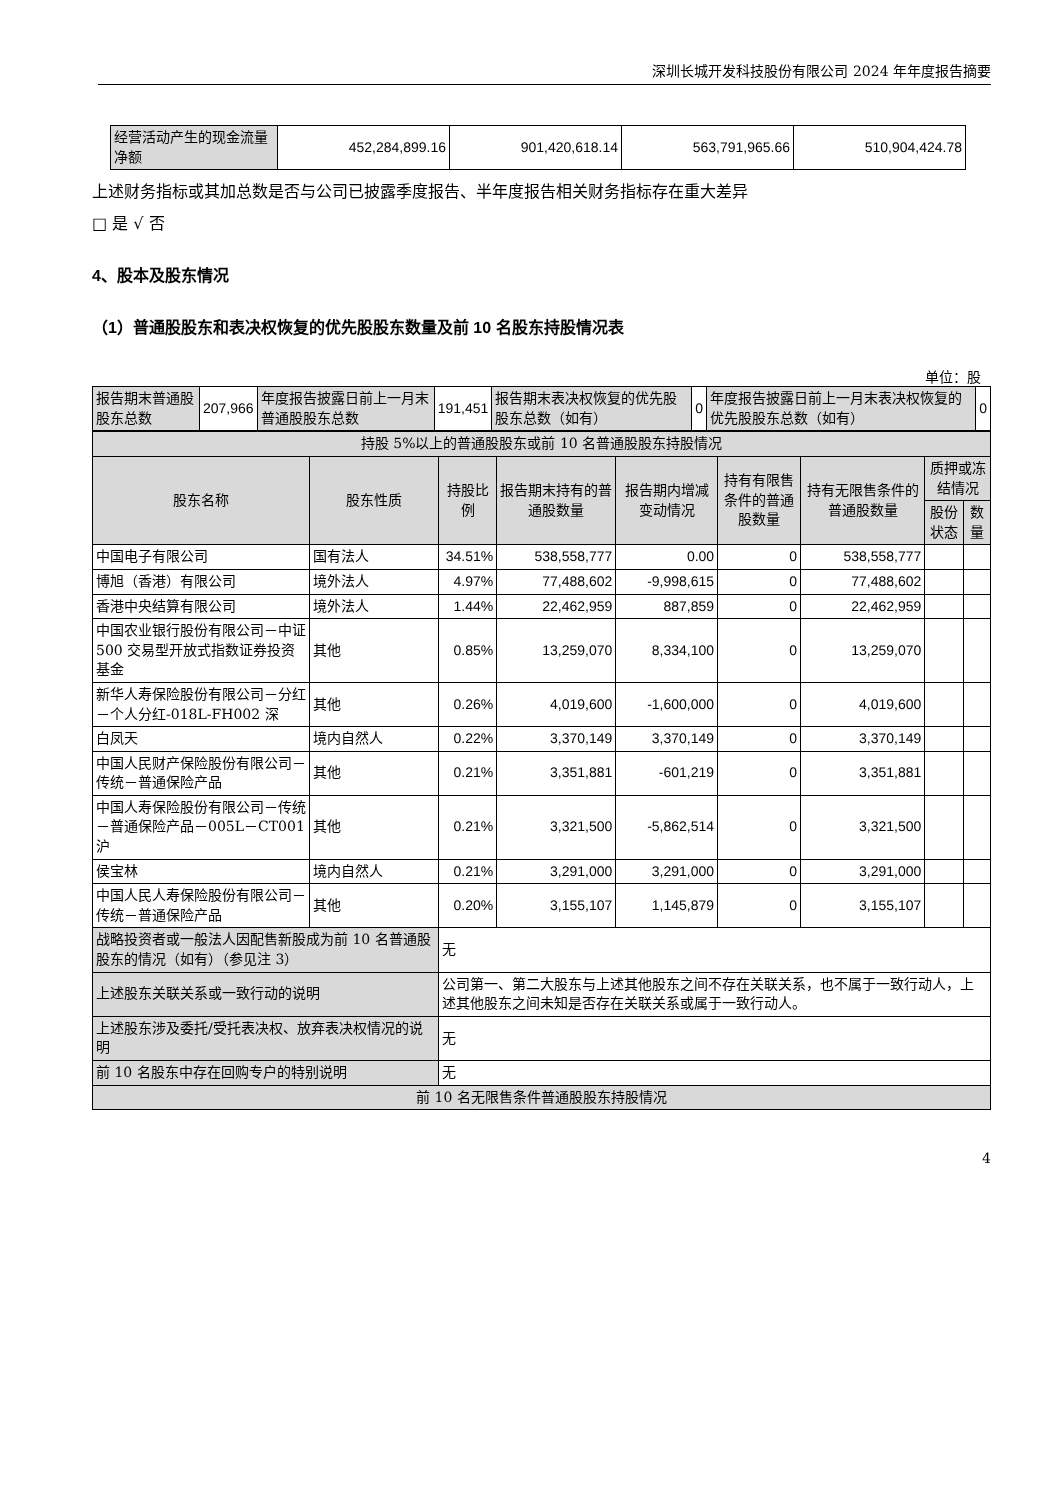深圳长城开发科技股份有限公司 2024 年年度报告摘要
| 经营活动产生的现金流量净额 | 452,284,899.16 | 901,420,618.14 | 563,791,965.66 | 510,904,424.78 |
上述财务指标或其加总数是否与公司已披露季度报告、半年度报告相关财务指标存在重大差异
□ 是 √ 否
4、股本及股东情况
（1）普通股股东和表决权恢复的优先股股东数量及前 10 名股东持股情况表
单位：股
| 报告期末普通股股东总数 | 207,966 | 年度报告披露日前上一月末普通股股东总数 | 191,451 | 报告期末表决权恢复的优先股股东总数（如有） | 0 | 年度报告披露日前上一月末表决权恢复的优先股股东总数（如有） | 0 |
| 持股 5%以上的普通股股东或前 10 名普通股股东持股情况 | | | | | | | | |
| 股东名称 | 股东性质 | 持股比例 | 报告期末持有的普通股数量 | 报告期内增减变动情况 | 持有有限售条件的普通股数量 | 持有无限售条件的普通股数量 | 质押或冻结情况 | |
| | | | | | | | 股份状态 | 数量 |
| 中国电子有限公司 | 国有法人 | 34.51% | 538,558,777 | 0.00 | 0 | 538,558,777 | | |
| 博旭（香港）有限公司 | 境外法人 | 4.97% | 77,488,602 | -9,998,615 | 0 | 77,488,602 | | |
| 香港中央结算有限公司 | 境外法人 | 1.44% | 22,462,959 | 887,859 | 0 | 22,462,959 | | |
| 中国农业银行股份有限公司－中证 500 交易型开放式指数证券投资基金 | 其他 | 0.85% | 13,259,070 | 8,334,100 | 0 | 13,259,070 | | |
| 新华人寿保险股份有限公司－分红－个人分红-018L-FH002 深 | 其他 | 0.26% | 4,019,600 | -1,600,000 | 0 | 4,019,600 | | |
| 白凤天 | 境内自然人 | 0.22% | 3,370,149 | 3,370,149 | 0 | 3,370,149 | | |
| 中国人民财产保险股份有限公司－传统－普通保险产品 | 其他 | 0.21% | 3,351,881 | -601,219 | 0 | 3,351,881 | | |
| 中国人寿保险股份有限公司－传统－普通保险产品－005L－CT001 沪 | 其他 | 0.21% | 3,321,500 | -5,862,514 | 0 | 3,321,500 | | |
| 侯宝林 | 境内自然人 | 0.21% | 3,291,000 | 3,291,000 | 0 | 3,291,000 | | |
| 中国人民人寿保险股份有限公司－传统－普通保险产品 | 其他 | 0.20% | 3,155,107 | 1,145,879 | 0 | 3,155,107 | | |
| 战略投资者或一般法人因配售新股成为前 10 名普通股股东的情况（如有）（参见注 3） | | 无 | | | | | | |
| 上述股东关联关系或一致行动的说明 | | 公司第一、第二大股东与上述其他股东之间不存在关联关系，也不属于一致行动人，上述其他股东之间未知是否存在关联关系或属于一致行动人。 | | | | | | |
| 上述股东涉及委托/受托表决权、放弃表决权情况的说明 | | 无 | | | | | | |
| 前 10 名股东中存在回购专户的特别说明 | | 无 | | | | | | |
| 前 10 名无限售条件普通股股东持股情况 | | | | | | | | |
4